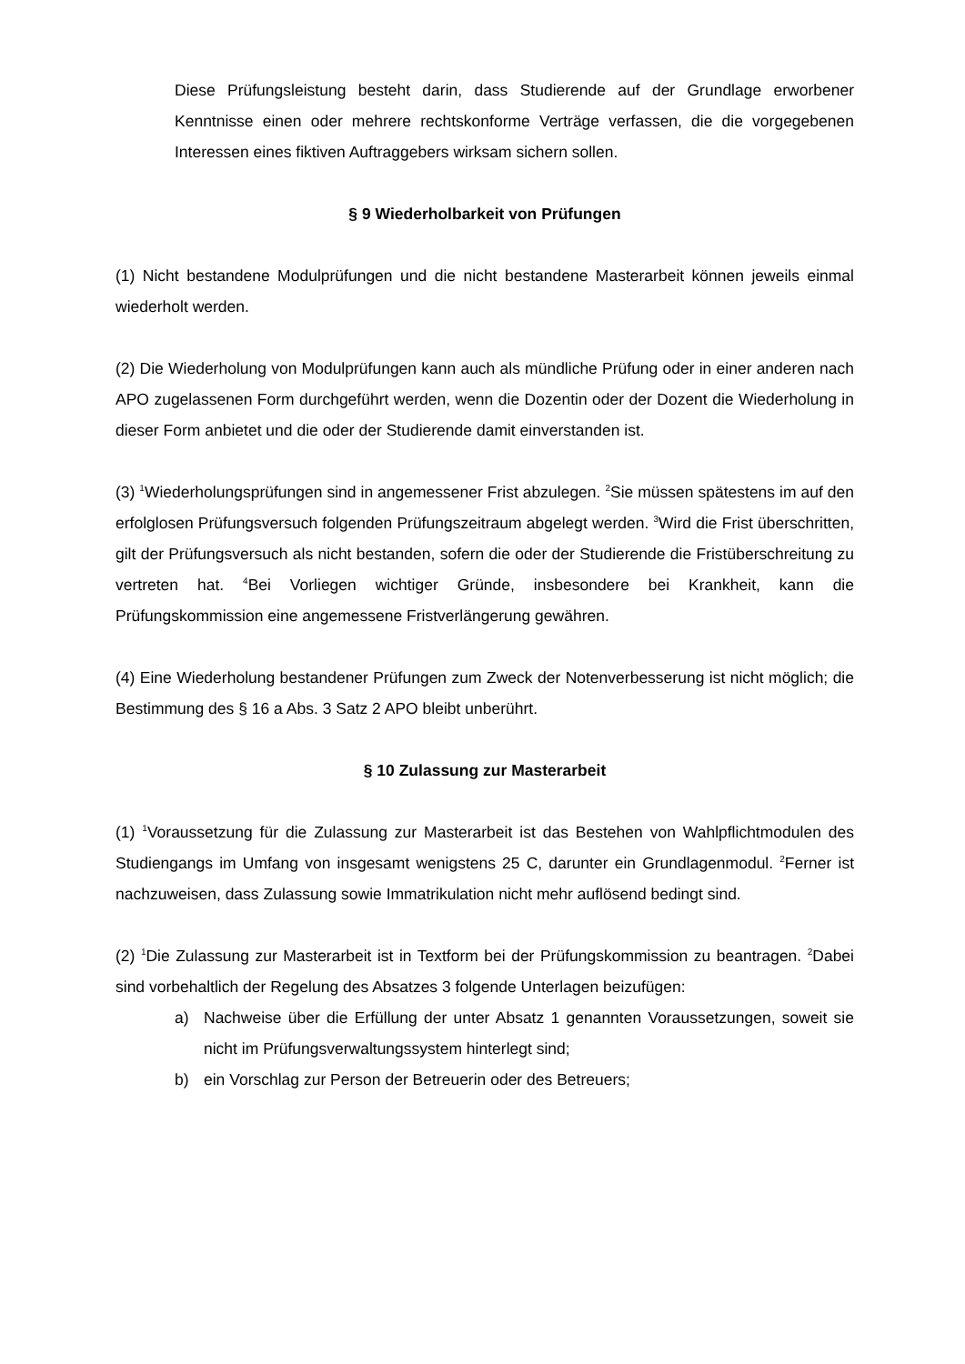Diese Prüfungsleistung besteht darin, dass Studierende auf der Grundlage erworbener Kenntnisse einen oder mehrere rechtskonforme Verträge verfassen, die die vorgegebenen Interessen eines fiktiven Auftraggebers wirksam sichern sollen.
§ 9 Wiederholbarkeit von Prüfungen
(1) Nicht bestandene Modulprüfungen und die nicht bestandene Masterarbeit können jeweils einmal wiederholt werden.
(2) Die Wiederholung von Modulprüfungen kann auch als mündliche Prüfung oder in einer anderen nach APO zugelassenen Form durchgeführt werden, wenn die Dozentin oder der Dozent die Wiederholung in dieser Form anbietet und die oder der Studierende damit einverstanden ist.
(3) <sup>1</sup>Wiederholungsprüfungen sind in angemessener Frist abzulegen. <sup>2</sup>Sie müssen spätestens im auf den erfolglosen Prüfungsversuch folgenden Prüfungszeitraum abgelegt werden. <sup>3</sup>Wird die Frist überschritten, gilt der Prüfungsversuch als nicht bestanden, sofern die oder der Studierende die Fristüberschreitung zu vertreten hat. <sup>4</sup>Bei Vorliegen wichtiger Gründe, insbesondere bei Krankheit, kann die Prüfungskommission eine angemessene Fristverlängerung gewähren.
(4) Eine Wiederholung bestandener Prüfungen zum Zweck der Notenverbesserung ist nicht möglich; die Bestimmung des § 16 a Abs. 3 Satz 2 APO bleibt unberührt.
§ 10 Zulassung zur Masterarbeit
(1) <sup>1</sup>Voraussetzung für die Zulassung zur Masterarbeit ist das Bestehen von Wahlpflichtmodulen des Studiengangs im Umfang von insgesamt wenigstens 25 C, darunter ein Grundlagenmodul. <sup>2</sup>Ferner ist nachzuweisen, dass Zulassung sowie Immatrikulation nicht mehr auflösend bedingt sind.
(2) <sup>1</sup>Die Zulassung zur Masterarbeit ist in Textform bei der Prüfungskommission zu beantragen. <sup>2</sup>Dabei sind vorbehaltlich der Regelung des Absatzes 3 folgende Unterlagen beizufügen:
a) Nachweise über die Erfüllung der unter Absatz 1 genannten Voraussetzungen, soweit sie nicht im Prüfungsverwaltungssystem hinterlegt sind;
b) ein Vorschlag zur Person der Betreuerin oder des Betreuers;